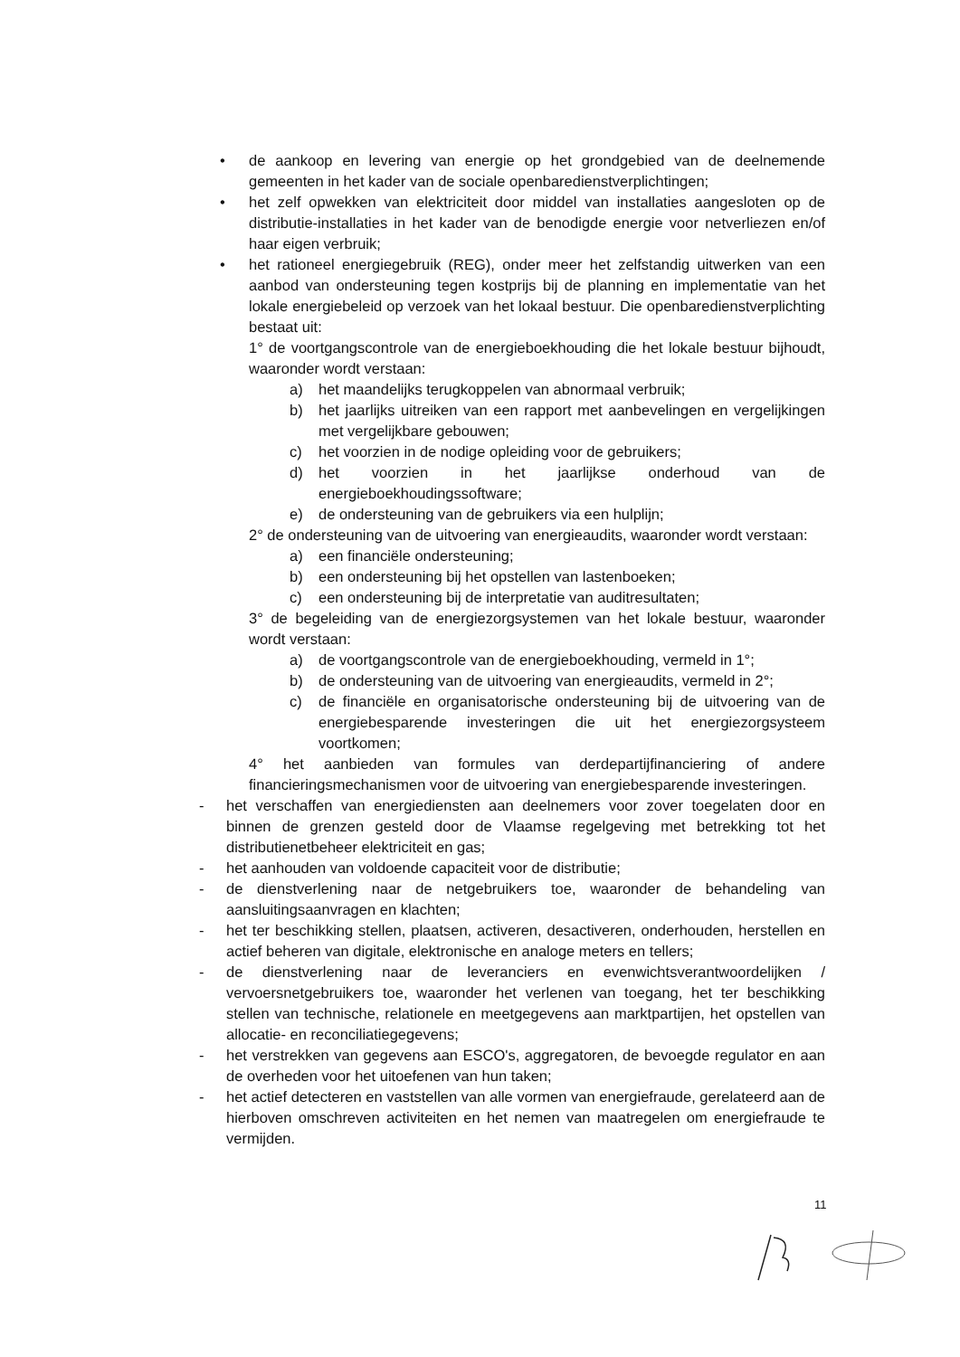• de aankoop en levering van energie op het grondgebied van de deelnemende gemeenten in het kader van de sociale openbaredienstverplichtingen;
• het zelf opwekken van elektriciteit door middel van installaties aangesloten op de distributie-installaties in het kader van de benodigde energie voor netverliezen en/of haar eigen verbruik;
• het rationeel energiegebruik (REG), onder meer het zelfstandig uitwerken van een aanbod van ondersteuning tegen kostprijs bij de planning en implementatie van het lokale energiebeleid op verzoek van het lokaal bestuur. Die openbaredienstverplichting bestaat uit:
1° de voortgangscontrole van de energieboekhouding die het lokale bestuur bijhoudt, waaronder wordt verstaan:
a) het maandelijks terugkoppelen van abnormaal verbruik;
b) het jaarlijks uitreiken van een rapport met aanbevelingen en vergelijkingen met vergelijkbare gebouwen;
c) het voorzien in de nodige opleiding voor de gebruikers;
d) het voorzien in het jaarlijkse onderhoud van de energieboekhoudingssoftware;
e) de ondersteuning van de gebruikers via een hulplijn;
2° de ondersteuning van de uitvoering van energieaudits, waaronder wordt verstaan:
a) een financiële ondersteuning;
b) een ondersteuning bij het opstellen van lastenboeken;
c) een ondersteuning bij de interpretatie van auditresultaten;
3° de begeleiding van de energiezorgsystemen van het lokale bestuur, waaronder wordt verstaan:
a) de voortgangscontrole van de energieboekhouding, vermeld in 1°;
b) de ondersteuning van de uitvoering van energieaudits, vermeld in 2°;
c) de financiële en organisatorische ondersteuning bij de uitvoering van de energiebesparende investeringen die uit het energiezorgsysteem voortkomen;
4° het aanbieden van formules van derdepartijfinanciering of andere financieringsmechanismen voor de uitvoering van energiebesparende investeringen.
- het verschaffen van energiediensten aan deelnemers voor zover toegelaten door en binnen de grenzen gesteld door de Vlaamse regelgeving met betrekking tot het distributienetbeheer elektriciteit en gas;
- het aanhouden van voldoende capaciteit voor de distributie;
- de dienstverlening naar de netgebruikers toe, waaronder de behandeling van aansluitingsaanvragen en klachten;
- het ter beschikking stellen, plaatsen, activeren, desactiveren, onderhouden, herstellen en actief beheren van digitale, elektronische en analoge meters en tellers;
- de dienstverlening naar de leveranciers en evenwichtsverantwoordelijken / vervoersnetgebruikers toe, waaronder het verlenen van toegang, het ter beschikking stellen van technische, relationele en meetgegevens aan marktpartijen, het opstellen van allocatie- en reconciliatiegegevens;
- het verstrekken van gegevens aan ESCO's, aggregatoren, de bevoegde regulator en aan de overheden voor het uitoefenen van hun taken;
- het actief detecteren en vaststellen van alle vormen van energiefraude, gerelateerd aan de hierboven omschreven activiteiten en het nemen van maatregelen om energiefraude te vermijden.
11